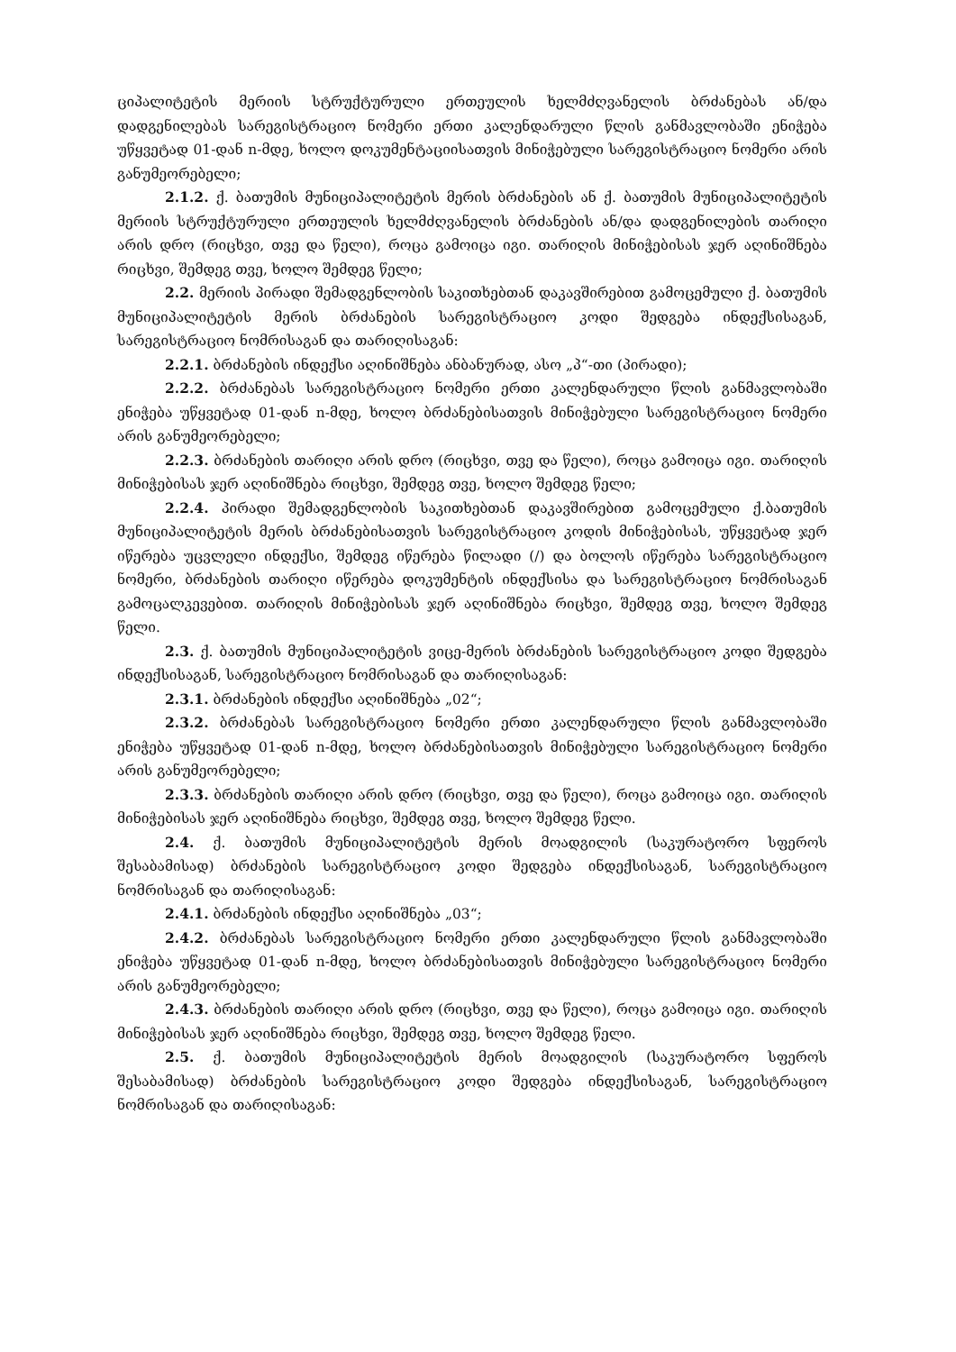ციპალიტეტის მერიის სტრუქტურული ერთეულის ხელმძღვანელის ბრძანებას ან/და დადგენილებას სარეგისტრაციო ნომერი ერთი კალენდარული წლის განმავლობაში ენიჭება უწყვეტად 01-დან n-მდე, ხოლო დოკუმენტაციისათვის მინიჭებული სარეგისტრაციო ნომერი არის განუმეორებელი;
2.1.2. ქ. ბათუმის მუნიციპალიტეტის მერის ბრძანების ან ქ. ბათუმის მუნიციპალიტეტის მერიის სტრუქტურული ერთეულის ხელმძღვანელის ბრძანების ან/და დადგენილების თარიღი არის დრო (რიცხვი, თვე და წელი), როცა გამოიცა იგი. თარიღის მინიჭებისას ჯერ აღინიშნება რიცხვი, შემდეგ თვე, ხოლო შემდეგ წელი;
2.2. მერიის პირადი შემადგენლობის საკითხებთან დაკავშირებით გამოცემული ქ. ბათუმის მუნიციპალიტეტის მერის ბრძანების სარეგისტრაციო კოდი შედგება ინდექსისაგან, სარეგისტრაციო ნომრისაგან და თარიღისაგან:
2.2.1. ბრძანების ინდექსი აღინიშნება ანბანურად, ასო „პ“-თი (პირადი);
2.2.2. ბრძანებას სარეგისტრაციო ნომერი ერთი კალენდარული წლის განმავლობაში ენიჭება უწყვეტად 01-დან n-მდე, ხოლო ბრძანებისათვის მინიჭებული სარეგისტრაციო ნომერი არის განუმეორებელი;
2.2.3. ბრძანების თარიღი არის დრო (რიცხვი, თვე და წელი), როცა გამოიცა იგი. თარიღის მინიჭებისას ჯერ აღინიშნება რიცხვი, შემდეგ თვე, ხოლო შემდეგ წელი;
2.2.4. პირადი შემადგენლობის საკითხებთან დაკავშირებით გამოცემული ქ.ბათუმის მუნიციპალიტეტის მერის ბრძანებისათვის სარეგისტრაციო კოდის მინიჭებისას, უწყვეტად ჯერ იწერება უცვლელი ინდექსი, შემდეგ იწერება წილადი (/) და ბოლოს იწერება სარეგისტრაციო ნომერი, ბრძანების თარიღი იწერება დოკუმენტის ინდექსისა და სარეგისტრაციო ნომრისაგან გამოცალკევებით. თარიღის მინიჭებისას ჯერ აღინიშნება რიცხვი, შემდეგ თვე, ხოლო შემდეგ წელი.
2.3. ქ. ბათუმის მუნიციპალიტეტის ვიცე-მერის ბრძანების სარეგისტრაციო კოდი შედგება ინდექსისაგან, სარეგისტრაციო ნომრისაგან და თარიღისაგან:
2.3.1. ბრძანების ინდექსი აღინიშნება „02“;
2.3.2. ბრძანებას სარეგისტრაციო ნომერი ერთი კალენდარული წლის განმავლობაში ენიჭება უწყვეტად 01-დან n-მდე, ხოლო ბრძანებისათვის მინიჭებული სარეგისტრაციო ნომერი არის განუმეორებელი;
2.3.3. ბრძანების თარიღი არის დრო (რიცხვი, თვე და წელი), როცა გამოიცა იგი. თარიღის მინიჭებისას ჯერ აღინიშნება რიცხვი, შემდეგ თვე, ხოლო შემდეგ წელი.
2.4. ქ. ბათუმის მუნიციპალიტეტის მერის მოადგილის (საკურატორო სფეროს შესაბამისად) ბრძანების სარეგისტრაციო კოდი შედგება ინდექსისაგან, სარეგისტრაციო ნომრისაგან და თარიღისაგან:
2.4.1. ბრძანების ინდექსი აღინიშნება „03“;
2.4.2. ბრძანებას სარეგისტრაციო ნომერი ერთი კალენდარული წლის განმავლობაში ენიჭება უწყვეტად 01-დან n-მდე, ხოლო ბრძანებისათვის მინიჭებული სარეგისტრაციო ნომერი არის განუმეორებელი;
2.4.3. ბრძანების თარიღი არის დრო (რიცხვი, თვე და წელი), როცა გამოიცა იგი. თარიღის მინიჭებისას ჯერ აღინიშნება რიცხვი, შემდეგ თვე, ხოლო შემდეგ წელი.
2.5. ქ. ბათუმის მუნიციპალიტეტის მერის მოადგილის (საკურატორო სფეროს შესაბამისად) ბრძანების სარეგისტრაციო კოდი შედგება ინდექსისაგან, სარეგისტრაციო ნომრისაგან და თარიღისაგან: